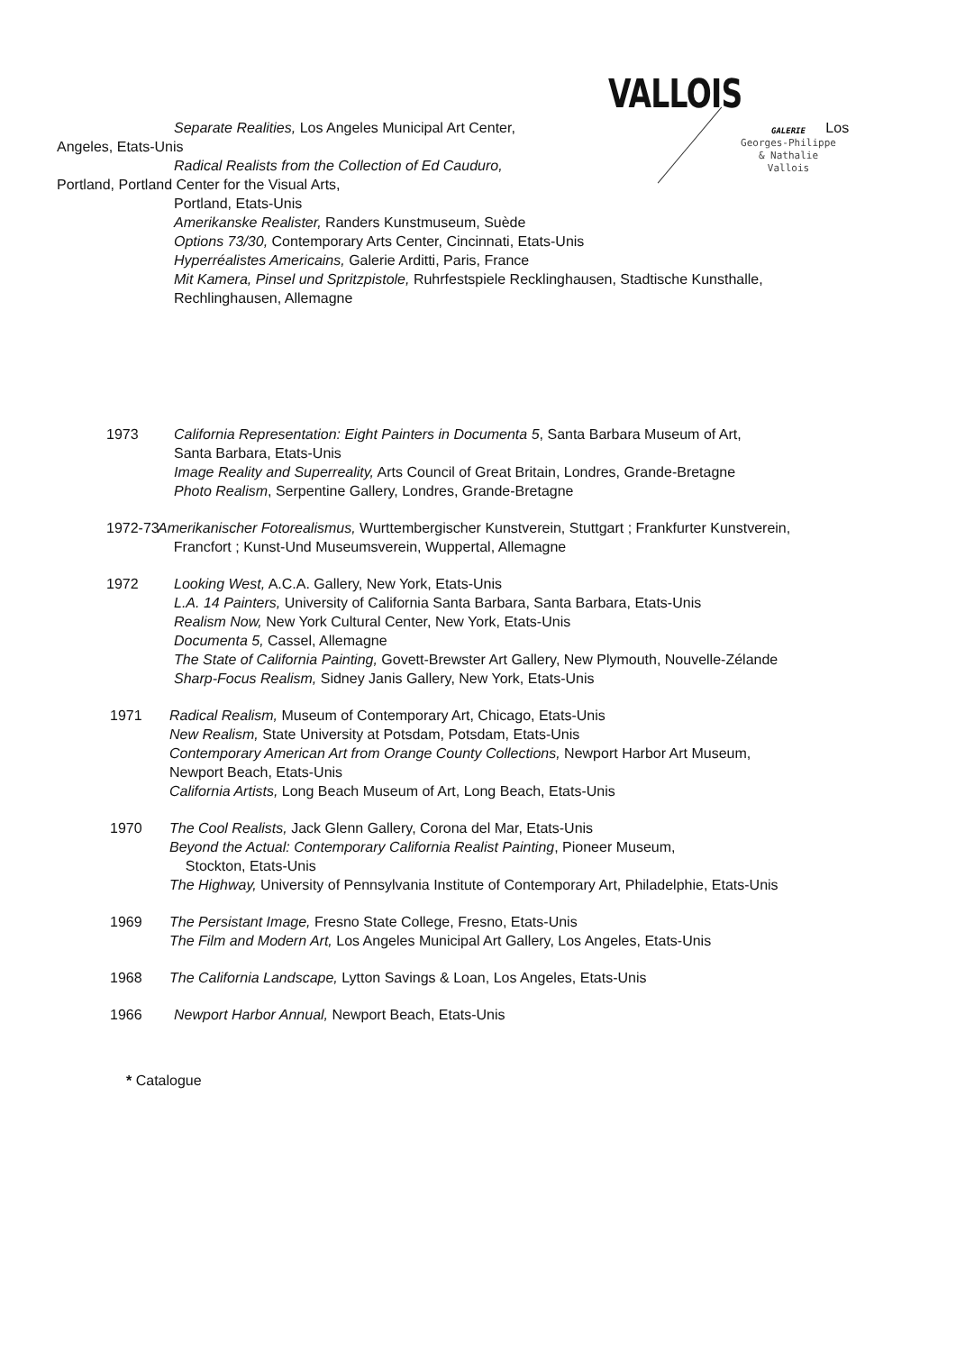VALLOIS
GALERIE
Georges-Philippe
& Nathalie
Vallois
Separate Realities, Los Angeles Municipal Art Center, Los
Angeles, Etats-Unis
Radical Realists from the Collection of Ed Cauduro,
Portland, Portland Center for the Visual Arts,
Portland, Etats-Unis
Amerikanske Realister, Randers Kunstmuseum, Suède
Options 73/30, Contemporary Arts Center, Cincinnati, Etats-Unis
Hyperréalistes Americains, Galerie Arditti, Paris, France
Mit Kamera, Pinsel und Spritzpistole, Ruhrfestspiele Recklinghausen, Stadtische Kunsthalle,
Rechlinghausen, Allemagne
1973 California Representation: Eight Painters in Documenta 5, Santa Barbara Museum of Art,
Santa Barbara, Etats-Unis
Image Reality and Superreality, Arts Council of Great Britain, Londres, Grande-Bretagne
Photo Realism, Serpentine Gallery, Londres, Grande-Bretagne
1972-73 Amerikanischer Fotorealismus, Wurttembergischer Kunstverein, Stuttgart ; Frankfurter Kunstverein,
Francfort ; Kunst-Und Museumsverein, Wuppertal, Allemagne
1972 Looking West, A.C.A. Gallery, New York, Etats-Unis
L.A. 14 Painters, University of California Santa Barbara, Santa Barbara, Etats-Unis
Realism Now, New York Cultural Center, New York, Etats-Unis
Documenta 5, Cassel, Allemagne
The State of California Painting, Govett-Brewster Art Gallery, New Plymouth, Nouvelle-Zélande
Sharp-Focus Realism, Sidney Janis Gallery, New York, Etats-Unis
1971 Radical Realism, Museum of Contemporary Art, Chicago, Etats-Unis
New Realism, State University at Potsdam, Potsdam, Etats-Unis
Contemporary American Art from Orange County Collections, Newport Harbor Art Museum,
Newport Beach, Etats-Unis
California Artists, Long Beach Museum of Art, Long Beach, Etats-Unis
1970 The Cool Realists, Jack Glenn Gallery, Corona del Mar, Etats-Unis
Beyond the Actual: Contemporary California Realist Painting, Pioneer Museum,
Stockton, Etats-Unis
The Highway, University of Pennsylvania Institute of Contemporary Art, Philadelphie, Etats-Unis
1969 The Persistant Image, Fresno State College, Fresno, Etats-Unis
The Film and Modern Art, Los Angeles Municipal Art Gallery, Los Angeles, Etats-Unis
1968 The California Landscape, Lytton Savings & Loan, Los Angeles, Etats-Unis
1966 Newport Harbor Annual, Newport Beach, Etats-Unis
* Catalogue